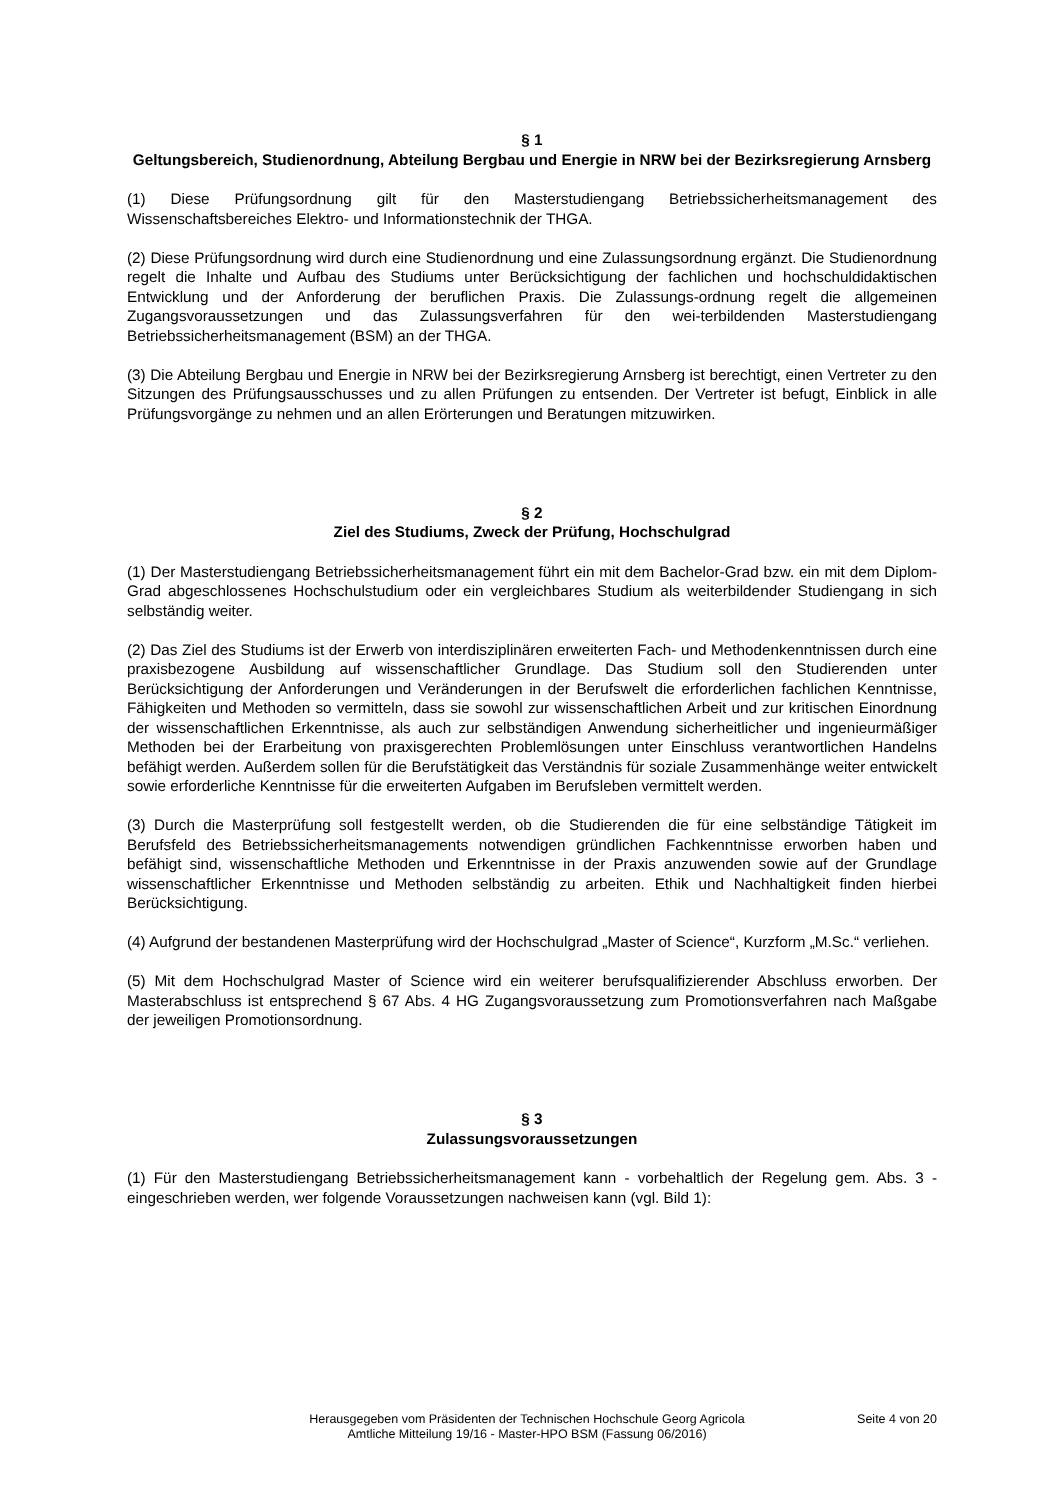§ 1
Geltungsbereich, Studienordnung, Abteilung Bergbau und Energie in NRW bei der Bezirksregierung Arnsberg
(1) Diese Prüfungsordnung gilt für den Masterstudiengang Betriebssicherheitsmanagement des Wissenschaftsbereiches Elektro- und Informationstechnik der THGA.
(2) Diese Prüfungsordnung wird durch eine Studienordnung und eine Zulassungsordnung ergänzt. Die Studienordnung regelt die Inhalte und Aufbau des Studiums unter Berücksichtigung der fachlichen und hochschuldidaktischen Entwicklung und der Anforderung der beruflichen Praxis. Die Zulassungs-ordnung regelt die allgemeinen Zugangsvoraussetzungen und das Zulassungsverfahren für den wei-terbildenden Masterstudiengang Betriebssicherheitsmanagement (BSM) an der THGA.
(3) Die Abteilung Bergbau und Energie in NRW bei der Bezirksregierung Arnsberg ist berechtigt, einen Vertreter zu den Sitzungen des Prüfungsausschusses und zu allen Prüfungen zu entsenden. Der Vertreter ist befugt, Einblick in alle Prüfungsvorgänge zu nehmen und an allen Erörterungen und Beratungen mitzuwirken.
§ 2
Ziel des Studiums, Zweck der Prüfung, Hochschulgrad
(1) Der Masterstudiengang Betriebssicherheitsmanagement führt ein mit dem Bachelor-Grad bzw. ein mit dem Diplom-Grad abgeschlossenes Hochschulstudium oder ein vergleichbares Studium als weiterbildender Studiengang in sich selbständig weiter.
(2) Das Ziel des Studiums ist der Erwerb von interdisziplinären erweiterten Fach- und Methodenkenntnissen durch eine praxisbezogene Ausbildung auf wissenschaftlicher Grundlage. Das Studium soll den Studierenden unter Berücksichtigung der Anforderungen und Veränderungen in der Berufswelt die erforderlichen fachlichen Kenntnisse, Fähigkeiten und Methoden so vermitteln, dass sie sowohl zur wissenschaftlichen Arbeit und zur kritischen Einordnung der wissenschaftlichen Erkenntnisse, als auch zur selbständigen Anwendung sicherheitlicher und ingenieurmäßiger Methoden bei der Erarbeitung von praxisgerechten Problemlösungen unter Einschluss verantwortlichen Handelns befähigt werden. Außerdem sollen für die Berufstätigkeit das Verständnis für soziale Zusammenhänge weiter entwickelt sowie erforderliche Kenntnisse für die erweiterten Aufgaben im Berufsleben vermittelt werden.
(3) Durch die Masterprüfung soll festgestellt werden, ob die Studierenden die für eine selbständige Tätigkeit im Berufsfeld des Betriebssicherheitsmanagements notwendigen gründlichen Fachkenntnisse erworben haben und befähigt sind, wissenschaftliche Methoden und Erkenntnisse in der Praxis anzuwenden sowie auf der Grundlage wissenschaftlicher Erkenntnisse und Methoden selbständig zu arbeiten. Ethik und Nachhaltigkeit finden hierbei Berücksichtigung.
(4) Aufgrund der bestandenen Masterprüfung wird der Hochschulgrad „Master of Science“, Kurzform „M.Sc.“ verliehen.
(5) Mit dem Hochschulgrad Master of Science wird ein weiterer berufsqualifizierender Abschluss erworben. Der Masterabschluss ist entsprechend § 67 Abs. 4 HG Zugangsvoraussetzung zum Promotionsverfahren nach Maßgabe der jeweiligen Promotionsordnung.
§ 3
Zulassungsvoraussetzungen
(1) Für den Masterstudiengang Betriebssicherheitsmanagement kann - vorbehaltlich der Regelung gem. Abs. 3 - eingeschrieben werden, wer folgende Voraussetzungen nachweisen kann (vgl. Bild 1):
Herausgegeben vom Präsidenten der Technischen Hochschule Georg Agricola
Amtliche Mitteilung 19/16 - Master-HPO BSM (Fassung 06/2016)
Seite 4 von 20